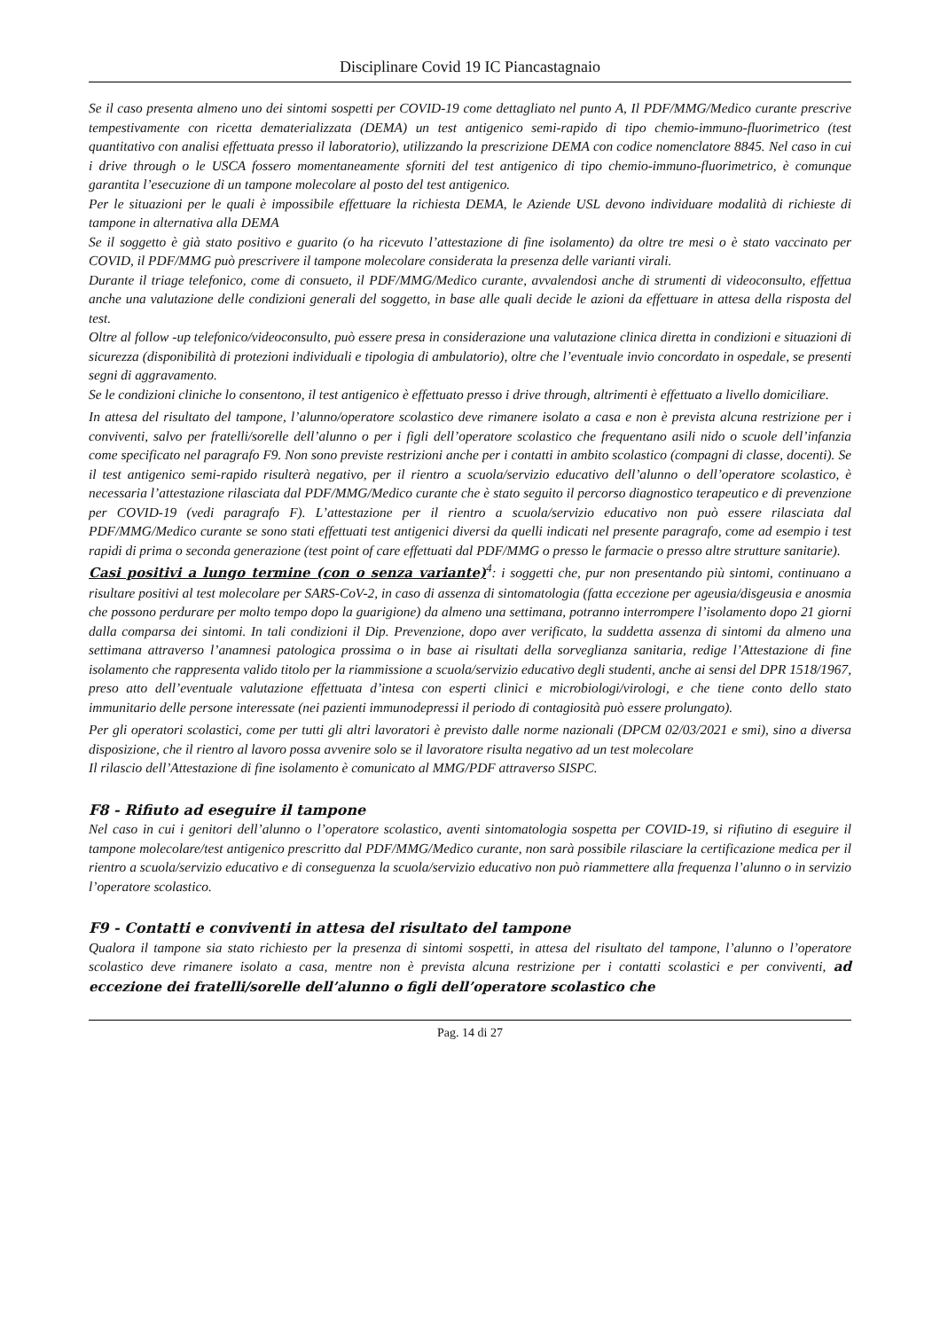Disciplinare Covid 19 IC Piancastagnaio
Se il caso presenta almeno uno dei sintomi sospetti per COVID-19 come dettagliato nel punto A, Il PDF/MMG/Medico curante prescrive tempestivamente con ricetta dematerializzata (DEMA) un test antigenico semi-rapido di tipo chemio-immuno-fluorimetrico (test quantitativo con analisi effettuata presso il laboratorio), utilizzando la prescrizione DEMA con codice nomenclatore 8845. Nel caso in cui i drive through o le USCA fossero momentaneamente sforniti del test antigenico di tipo chemio-immuno-fluorimetrico, è comunque garantita l’esecuzione di un tampone molecolare al posto del test antigenico.
Per le situazioni per le quali è impossibile effettuare la richiesta DEMA, le Aziende USL devono individuare modalità di richieste di tampone in alternativa alla DEMA
Se il soggetto è già stato positivo e guarito (o ha ricevuto l’attestazione di fine isolamento) da oltre tre mesi o è stato vaccinato per COVID, il PDF/MMG può prescrivere il tampone molecolare considerata la presenza delle varianti virali.
Durante il triage telefonico, come di consueto, il PDF/MMG/Medico curante, avvalendosi anche di strumenti di videoconsulto, effettua anche una valutazione delle condizioni generali del soggetto, in base alle quali decide le azioni da effettuare in attesa della risposta del test.
Oltre al follow -up telefonico/videoconsulto, può essere presa in considerazione una valutazione clinica diretta in condizioni e situazioni di sicurezza (disponibilità di protezioni individuali e tipologia di ambulatorio), oltre che l’eventuale invio concordato in ospedale, se presenti segni di aggravamento.
Se le condizioni cliniche lo consentono, il test antigenico è effettuato presso i drive through, altrimenti è effettuato a livello domiciliare.
In attesa del risultato del tampone, l’alunno/operatore scolastico deve rimanere isolato a casa e non è prevista alcuna restrizione per i conviventi, salvo per fratelli/sorelle dell’alunno o per i figli dell’operatore scolastico che frequentano asili nido o scuole dell’infanzia come specificato nel paragrafo F9. Non sono previste restrizioni anche per i contatti in ambito scolastico (compagni di classe, docenti). Se il test antigenico semi-rapido risulterà negativo, per il rientro a scuola/servizio educativo dell’alunno o dell’operatore scolastico, è necessaria l’attestazione rilasciata dal PDF/MMG/Medico curante che è stato seguito il percorso diagnostico terapeutico e di prevenzione per COVID-19 (vedi paragrafo F). L’attestazione per il rientro a scuola/servizio educativo non può essere rilasciata dal PDF/MMG/Medico curante se sono stati effettuati test antigenici diversi da quelli indicati nel presente paragrafo, come ad esempio i test rapidi di prima o seconda generazione (test point of care effettuati dal PDF/MMG o presso le farmacie o presso altre strutture sanitarie).
Casi positivi a lungo termine (con o senza variante)<sup>4</sup>: i soggetti che, pur non presentando più sintomi, continuano a risultare positivi al test molecolare per SARS-CoV-2, in caso di assenza di sintomatologia (fatta eccezione per ageusia/disgeusia e anosmia che possono perdurare per molto tempo dopo la guarigione) da almeno una settimana, potranno interrompere l’isolamento dopo 21 giorni dalla comparsa dei sintomi. In tali condizioni il Dip. Prevenzione, dopo aver verificato, la suddetta assenza di sintomi da almeno una settimana attraverso l’anamnesi patologica prossima o in base ai risultati della sorveglianza sanitaria, redige l’Attestazione di fine isolamento che rappresenta valido titolo per la riammissione a scuola/servizio educativo degli studenti, anche ai sensi del DPR 1518/1967, preso atto dell’eventuale valutazione effettuata d’intesa con esperti clinici e microbiologi/virologi, e che tiene conto dello stato immunitario delle persone interessate (nei pazienti immunodepressi il periodo di contagiosità può essere prolungato).
Per gli operatori scolastici, come per tutti gli altri lavoratori è previsto dalle norme nazionali (DPCM 02/03/2021 e smi), sino a diversa disposizione, che il rientro al lavoro possa avvenire solo se il lavoratore risulta negativo ad un test molecolare
Il rilascio dell’Attestazione di fine isolamento è comunicato al MMG/PDF attraverso SISPC.
F8 - Rifiuto ad eseguire il tampone
Nel caso in cui i genitori dell’alunno o l’operatore scolastico, aventi sintomatologia sospetta per COVID-19, si rifiutino di eseguire il tampone molecolare/test antigenico prescritto dal PDF/MMG/Medico curante, non sarà possibile rilasciare la certificazione medica per il rientro a scuola/servizio educativo e di conseguenza la scuola/servizio educativo non può riammettere alla frequenza l’alunno o in servizio l’operatore scolastico.
F9 - Contatti e conviventi in attesa del risultato del tampone
Qualora il tampone sia stato richiesto per la presenza di sintomi sospetti, in attesa del risultato del tampone, l’alunno o l’operatore scolastico deve rimanere isolato a casa, mentre non è prevista alcuna restrizione per i contatti scolastici e per conviventi, ad eccezione dei fratelli/sorelle dell’alunno o figli dell’operatore scolastico che
Pag. 14 di 27